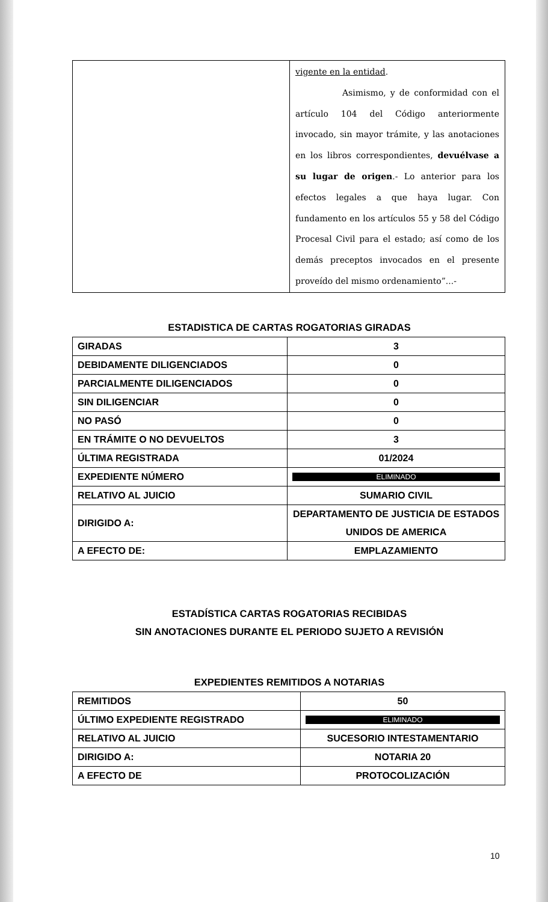| | vigente en la entidad . Asimismo, y de conformidad con el artículo 104 del Código anteriormente invocado, sin mayor trámite, y las anotaciones en los libros correspondientes, devuélvase a su lugar de origen .- Lo anterior para los efectos legales a que haya lugar. Con fundamento en los artículos 55 y 58 del Código Procesal Civil para el estado; así como de los demás preceptos invocados en el presente proveído del mismo ordenamiento”...- |
ESTADISTICA DE CARTAS ROGATORIAS GIRADAS
| GIRADAS | 3 |
| DEBIDAMENTE DILIGENCIADOS | 0 |
| PARCIALMENTE DILIGENCIADOS | 0 |
| SIN DILIGENCIAR | 0 |
| NO PASÓ | 0 |
| EN TRÁMITE O NO DEVUELTOS | 3 |
| ÚLTIMA REGISTRADA | 01/2024 |
| EXPEDIENTE NÚMERO | ELIMINADO |
| RELATIVO AL JUICIO | SUMARIO CIVIL |
| DIRIGIDO A: | DEPARTAMENTO DE JUSTICIA DE ESTADOS UNIDOS DE AMERICA |
| A EFECTO DE: | EMPLAZAMIENTO |
ESTADÍSTICA CARTAS ROGATORIAS RECIBIDAS
SIN ANOTACIONES DURANTE EL PERIODO SUJETO A REVISIÓN
EXPEDIENTES REMITIDOS A NOTARIAS
| REMITIDOS | 50 |
| ÚLTIMO EXPEDIENTE REGISTRADO | ELIMINADO |
| RELATIVO AL JUICIO | SUCESORIO INTESTAMENTARIO |
| DIRIGIDO A: | NOTARIA 20 |
| A EFECTO DE | PROTOCOLIZACIÓN |
10